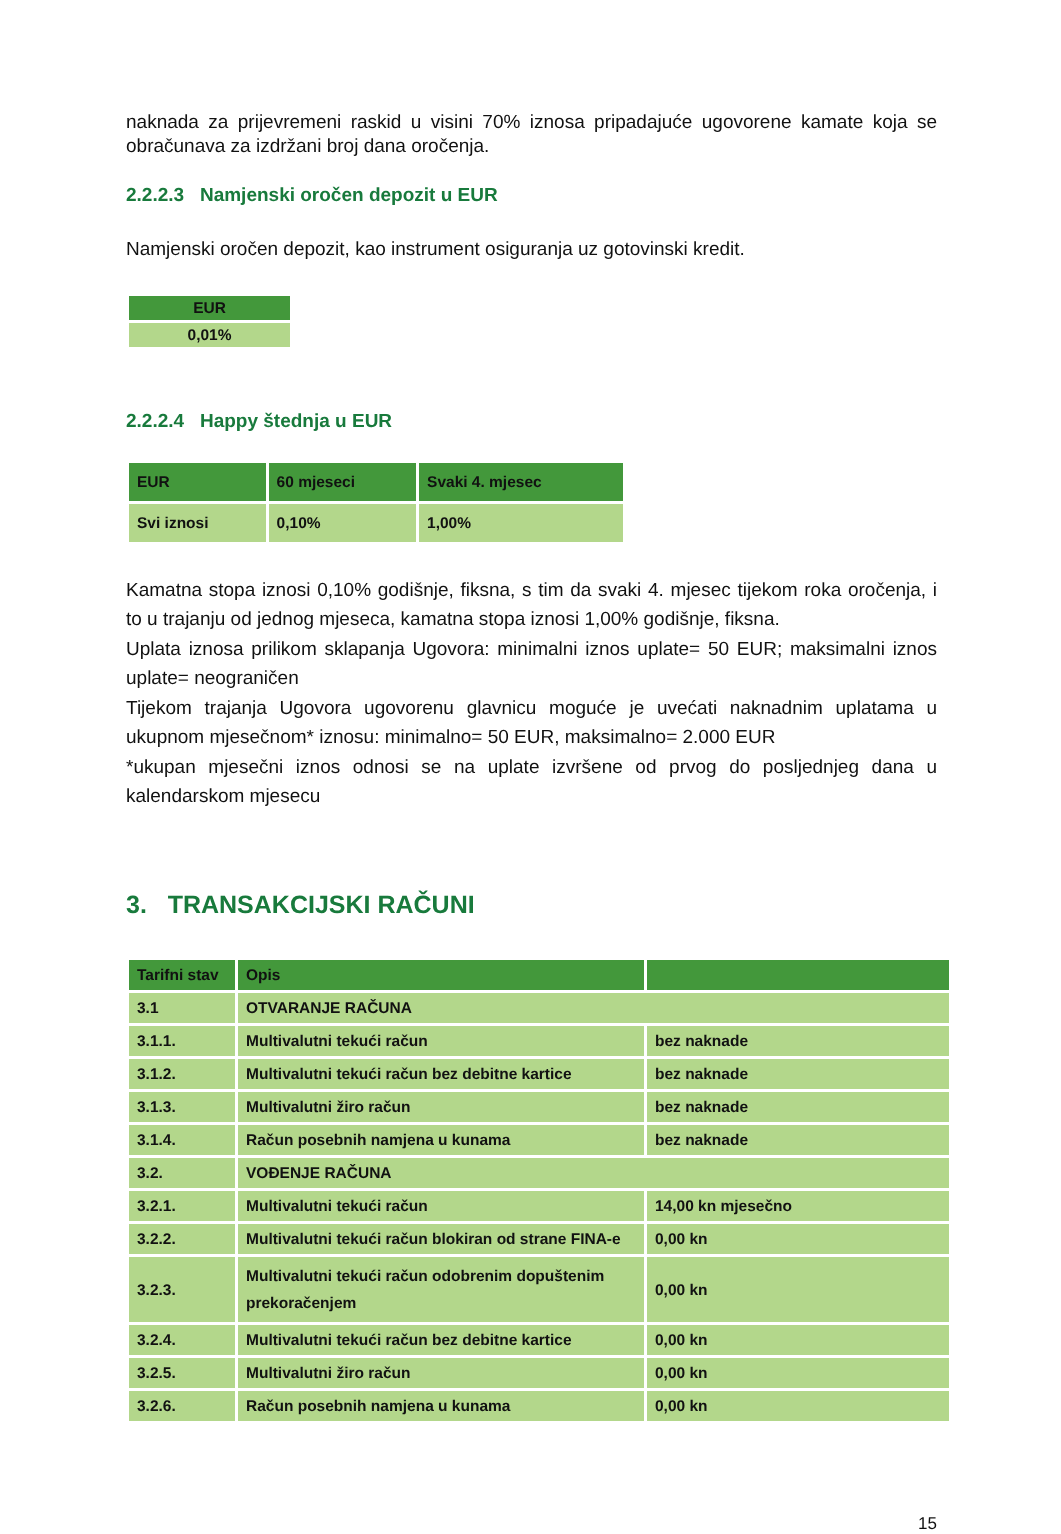naknada za prijevremeni raskid u visini 70% iznosa pripadajuće ugovorene kamate koja se obračunava za izdržani broj dana oročenja.
2.2.2.3 Namjenski oročen depozit u EUR
Namjenski oročen depozit, kao instrument osiguranja uz gotovinski kredit.
| EUR |
| --- |
| 0,01% |
2.2.2.4 Happy štednja u EUR
| EUR | 60 mjeseci | Svaki 4. mjesec |
| --- | --- | --- |
| Svi iznosi | 0,10% | 1,00% |
Kamatna stopa iznosi 0,10% godišnje, fiksna, s tim da svaki 4. mjesec tijekom roka oročenja, i to u trajanju od jednog mjeseca, kamatna stopa iznosi 1,00% godišnje, fiksna.
Uplata iznosa prilikom sklapanja Ugovora: minimalni iznos uplate= 50 EUR; maksimalni iznos uplate= neograničen
Tijekom trajanja Ugovora ugovorenu glavnicu moguće je uvećati naknadnim uplatama u ukupnom mjesečnom* iznosu: minimalno= 50 EUR, maksimalno= 2.000 EUR
*ukupan mjesečni iznos odnosi se na uplate izvršene od prvog do posljednjeg dana u kalendarskom mjesecu
3. TRANSAKCIJSKI RAČUNI
| Tarifni stav | Opis | |
| --- | --- | --- |
| 3.1 | OTVARANJE RAČUNA | |
| 3.1.1. | Multivalutni tekući račun | bez naknade |
| 3.1.2. | Multivalutni tekući račun bez debitne kartice | bez naknade |
| 3.1.3. | Multivalutni žiro račun | bez naknade |
| 3.1.4. | Račun posebnih namjena u kunama | bez naknade |
| 3.2. | VOĐENJE RAČUNA | |
| 3.2.1. | Multivalutni tekući račun | 14,00 kn mjesečno |
| 3.2.2. | Multivalutni tekući račun blokiran od strane FINA-e | 0,00 kn |
| 3.2.3. | Multivalutni tekući račun odobrenim dopuštenim prekoračenjem | 0,00 kn |
| 3.2.4. | Multivalutni tekući račun bez debitne kartice | 0,00 kn |
| 3.2.5. | Multivalutni žiro račun | 0,00 kn |
| 3.2.6. | Račun posebnih namjena u kunama | 0,00 kn |
15